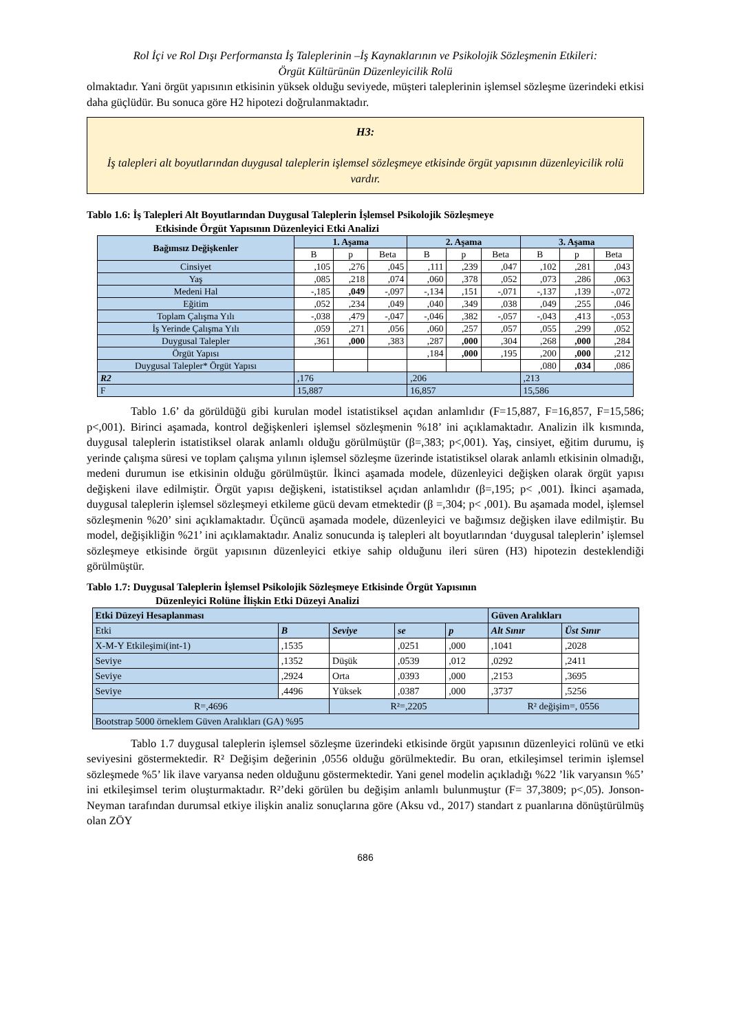Rol İçi ve Rol Dışı Performansta İş Taleplerinin –İş Kaynaklarının ve Psikolojik Sözleşmenin Etkileri:
Örgüt Kültürünün Düzenleyicilik Rolü
olmaktadır. Yani örgüt yapısının etkisinin yüksek olduğu seviyede, müşteri taleplerinin işlemsel sözleşme üzerindeki etkisi daha güçlüdür. Bu sonuca göre H2 hipotezi doğrulanmaktadır.
H3:
İş talepleri alt boyutlarından duygusal taleplerin işlemsel sözleşmeye etkisinde örgüt yapısının düzenleyicilik rolü vardır.
Tablo 1.6: İş Talepleri Alt Boyutlarından Duygusal Taleplerin İşlemsel Psikolojik Sözleşmeye
Etkisinde Örgüt Yapısının Düzenleyici Etki Analizi
| Bağımsız Değişkenler | 1. Aşama | | | 2. Aşama | | | 3. Aşama | | |
| --- | --- | --- | --- | --- | --- | --- | --- | --- | --- |
| | B | p | Beta | B | p | Beta | B | p | Beta |
| Cinsiyet | ,105 | ,276 | ,045 | ,111 | ,239 | ,047 | ,102 | ,281 | ,043 |
| Yaş | ,085 | ,218 | ,074 | ,060 | ,378 | ,052 | ,073 | ,286 | ,063 |
| Medeni Hal | -,185 | ,049 | -,097 | -,134 | ,151 | -,071 | -,137 | ,139 | -,072 |
| Eğitim | ,052 | ,234 | ,049 | ,040 | ,349 | ,038 | ,049 | ,255 | ,046 |
| Toplam Çalışma Yılı | -,038 | ,479 | -,047 | -,046 | ,382 | -,057 | -,043 | ,413 | -,053 |
| İş Yerinde Çalışma Yılı | ,059 | ,271 | ,056 | ,060 | ,257 | ,057 | ,055 | ,299 | ,052 |
| Duygusal Talepler | ,361 | ,000 | ,383 | ,287 | ,000 | ,304 | ,268 | ,000 | ,284 |
| Örgüt Yapısı | | | | ,184 | ,000 | ,195 | ,200 | ,000 | ,212 |
| Duygusal Talepler* Örgüt Yapısı | | | | | | | ,080 | ,034 | ,086 |
| R2 | ,176 | | | ,206 | | | ,213 | | |
| F | 15,887 | | | 16,857 | | | 15,586 | | |
Tablo 1.6’ da görüldüğü gibi kurulan model istatistiksel açıdan anlamlıdır (F=15,887, F=16,857, F=15,586; p<,001). Birinci aşamada, kontrol değişkenleri işlemsel sözleşmenin %18’ ini açıklamaktadır. Analizin ilk kısmında, duygusal taleplerin istatistiksel olarak anlamlı olduğu görülmüştür (β=,383; p<,001). Yaş, cinsiyet, eğitim durumu, iş yerinde çalışma süresi ve toplam çalışma yılının işlemsel sözleşme üzerinde istatistiksel olarak anlamlı etkisinin olmadığı, medeni durumun ise etkisinin olduğu görülmüştür. İkinci aşamada modele, düzenleyici değişken olarak örgüt yapısı değişkeni ilave edilmiştir. Örgüt yapısı değişkeni, istatistiksel açıdan anlamlıdır (β=,195; p< ,001). İkinci aşamada, duygusal taleplerin işlemsel sözleşmeyi etkileme gücü devam etmektedir (β =,304; p< ,001). Bu aşamada model, işlemsel sözleşmenin %20’ sini açıklamaktadır. Üçüncü aşamada modele, düzenleyici ve bağımsız değişken ilave edilmiştir. Bu model, değişikliğin %21’ ini açıklamaktadır. Analiz sonucunda iş talepleri alt boyutlarından ‘duygusal taleplerin’ işlemsel sözleşmeye etkisinde örgüt yapısının düzenleyici etkiye sahip olduğunu ileri süren (H3) hipotezin desteklendiği görülmüştür.
Tablo 1.7: Duygusal Taleplerin İşlemsel Psikolojik Sözleşmeye Etkisinde Örgüt Yapısının
Düzenleyici Rolüne İlişkin Etki Düzeyi Analizi
| Etki Düzeyi Hesaplanması | | | | | Güven Aralıkları | |
| Etki | B | Seviye | se | p | Alt Sınır | Üst Sınır |
| X-M-Y Etkileşimi(int-1) | ,1535 | | ,0251 | ,000 | ,1041 | ,2028 |
| Seviye | ,1352 | Düşük | ,0539 | ,012 | ,0292 | ,2411 |
| Seviye | ,2924 | Orta | ,0393 | ,000 | ,2153 | ,3695 |
| Seviye | ,4496 | Yüksek | ,0387 | ,000 | ,3737 | ,5256 |
| R=,4696 | | R²=,2205 | | | R² değişim=, 0556 | |
| Bootstrap 5000 örneklem Güven Aralıkları (GA) %95 | | | | | | |
Tablo 1.7 duygusal taleplerin işlemsel sözleşme üzerindeki etkisinde örgüt yapısının düzenleyici rolünü ve etki seviyesini göstermektedir. R² Değişim değerinin ,0556 olduğu görülmektedir. Bu oran, etkileşimsel terimin işlemsel sözleşmede %5’ lik ilave varyansa neden olduğunu göstermektedir. Yani genel modelin açıkladığı %22 ’lik varyansın %5’ ini etkileşimsel terim oluşturmaktadır. R²’deki görülen bu değişim anlamlı bulunmuştur (F= 37,3809; p<,05). Jonson-Neyman tarafından durumsal etkiye ilişkin analiz sonuçlarına göre (Aksu vd., 2017) standart z puanlarına dönüştürülmüş olan ZÖY
686